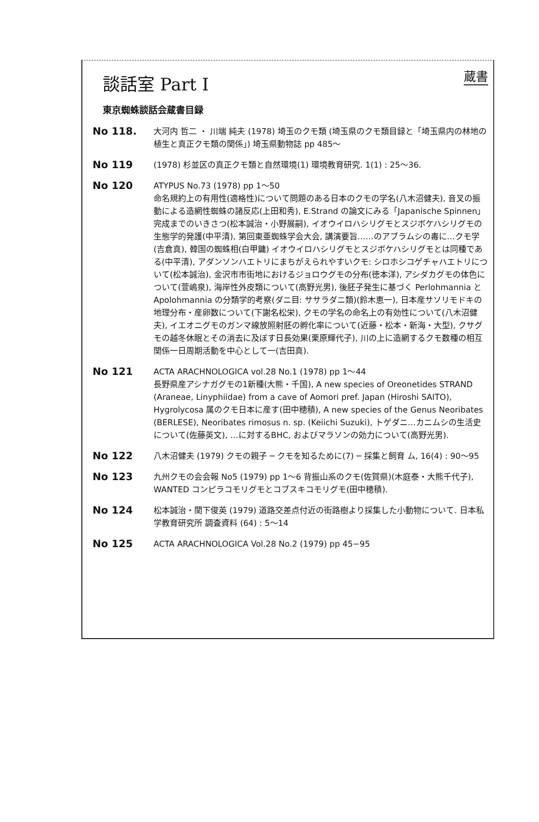蔵書
談話室 Part I
東京蜘蛛談話会蔵書目録
No 118.
大河内 哲二 ・ 川端 純夫 (1978) 埼玉のクモ類 (埼玉県のクモ類目録と「埼玉県内の林地の植生と真正クモ類の関係」) 埼玉県動物誌 pp 485〜
No 119
(1978) 杉並区の真正クモ類と自然環境(1) 環境教育研究. 1(1) : 25〜36.
No 120
ATYPUS No.73 (1978) pp 1〜50
命名規約上の有用性(適格性)について問題のある日本のクモの学名(八木沼健夫), 音叉の振動による造網性蜘蛛の諸反応(上田和秀), E.Strand の論文にみる「Japanische Spinnen」完成までのいきさつ(松本誠治・小野展嗣), イオウイロハシリグモとスジボケハシリグモの生態学的発護(中平清), 第回東亜蜘蛛学会大会, 講演要旨……のアブラムシの毒に…クモ学(吉倉真), 韓国の蜘蛛相(白甲鏞) イオウイロハシリグモとスジボケハシリグモとは同種である(中平清), アダンソンハエトリにまちがえられやすいクモ: シロホシコゲチャハエトリについて(松本誠治), 金沢市市街地におけるジョロウグモの分布(徳本洋), アシダカグモの体色について(萱嶋泉), 海岸性外皮類について(高野光男), 後胚子発生に基づく Perlohmannia と Apolohmannia の分類学的考察(ダニ目: ササラダニ類)(鈴木恵一), 日本産サソリモドキの地理分布・産卵数について(下謝名松栄), クモの学名の命名上の有効性について(八木沼健夫), イエオニグモのガンマ線放照射胚の孵化率について(近藤・松本・新海・大型), クサグモの越冬休眠とその消去に及ぼす日長効果(栗原輝代子), 川の上に造網するクモ数種の相互関係一日周期活動を中心として一(吉田真).
No 121
ACTA ARACHNOLOGICA vol.28 No.1 (1978) pp 1〜44
長野県産アシナガグモの1新種(大熊・千国), A new species of Oreonetides STRAND (Araneae, Linyphiidae) from a cave of Aomori pref. Japan (Hiroshi SAITO), Hygrolycosa 属のクモ日本に産す(田中穂積), A new species of the Genus Neoribates (BERLESE), Neoribates rimosus n. sp. (Keiichi Suzuki), トゲダニ…カニムシの生活史について(佐藤英文), …に対するBHC, およびマラソンの効力について(高野光男).
No 122
八木沼健夫 (1979) クモの親子 ─ クモを知るために(7) ─ 採集と飼育 ム, 16(4) : 90〜95
No 123
九州クモの会会報 No5 (1979) pp 1〜6 背振山系のクモ(佐賀県)(木庭泰・大熊千代子), WANTED コンピラコモリグモとコブスキコモリグモ(田中穂積).
No 124
松本誠治・関下俊英 (1979) 道路交差点付近の街路樹より採集した小動物について. 日本私学教育研究所 調査資料 (64) : 5〜14
No 125
ACTA ARACHNOLOGICA Vol.28 No.2 (1979) pp 45−95